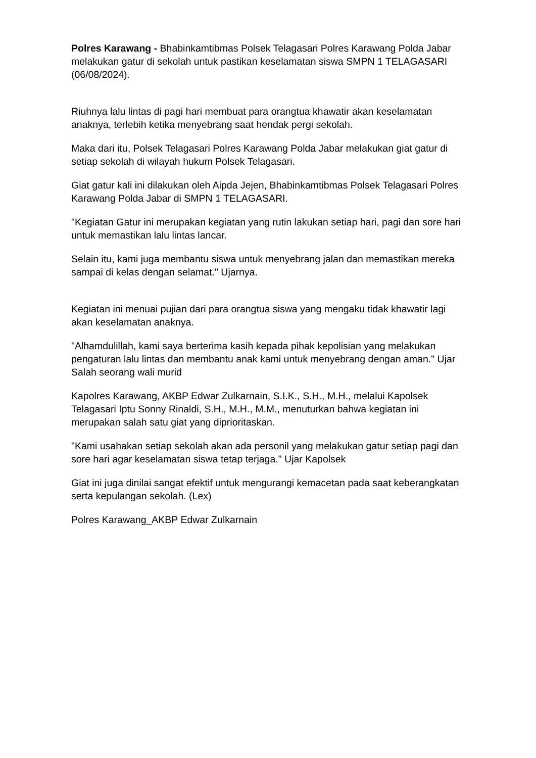Polres Karawang - Bhabinkamtibmas Polsek Telagasari Polres Karawang Polda Jabar melakukan gatur di sekolah untuk pastikan keselamatan siswa SMPN 1 TELAGASARI (06/08/2024).
Riuhnya lalu lintas di pagi hari membuat para orangtua khawatir akan keselamatan anaknya, terlebih ketika menyebrang saat hendak pergi sekolah.
Maka dari itu, Polsek Telagasari Polres Karawang Polda Jabar melakukan giat gatur di setiap sekolah di wilayah hukum Polsek Telagasari.
Giat gatur kali ini dilakukan oleh Aipda Jejen, Bhabinkamtibmas Polsek Telagasari Polres Karawang Polda Jabar di SMPN 1 TELAGASARI.
"Kegiatan Gatur ini merupakan kegiatan yang rutin lakukan setiap hari, pagi dan sore hari untuk memastikan lalu lintas lancar.
Selain itu, kami juga membantu siswa untuk menyebrang jalan dan memastikan mereka sampai di kelas dengan selamat." Ujarnya.
Kegiatan ini menuai pujian dari para orangtua siswa yang mengaku tidak khawatir lagi akan keselamatan anaknya.
"Alhamdulillah, kami saya berterima kasih kepada pihak kepolisian yang melakukan pengaturan lalu lintas dan membantu anak kami untuk menyebrang dengan aman." Ujar Salah seorang wali murid
Kapolres Karawang, AKBP Edwar Zulkarnain, S.I.K., S.H., M.H., melalui Kapolsek Telagasari Iptu Sonny Rinaldi, S.H., M.H., M.M., menuturkan bahwa kegiatan ini merupakan salah satu giat yang diprioritaskan.
"Kami usahakan setiap sekolah akan ada personil yang melakukan gatur setiap pagi dan sore hari agar keselamatan siswa tetap terjaga." Ujar Kapolsek
Giat ini juga dinilai sangat efektif untuk mengurangi kemacetan pada saat keberangkatan serta kepulangan sekolah. (Lex)
Polres Karawang_AKBP Edwar Zulkarnain